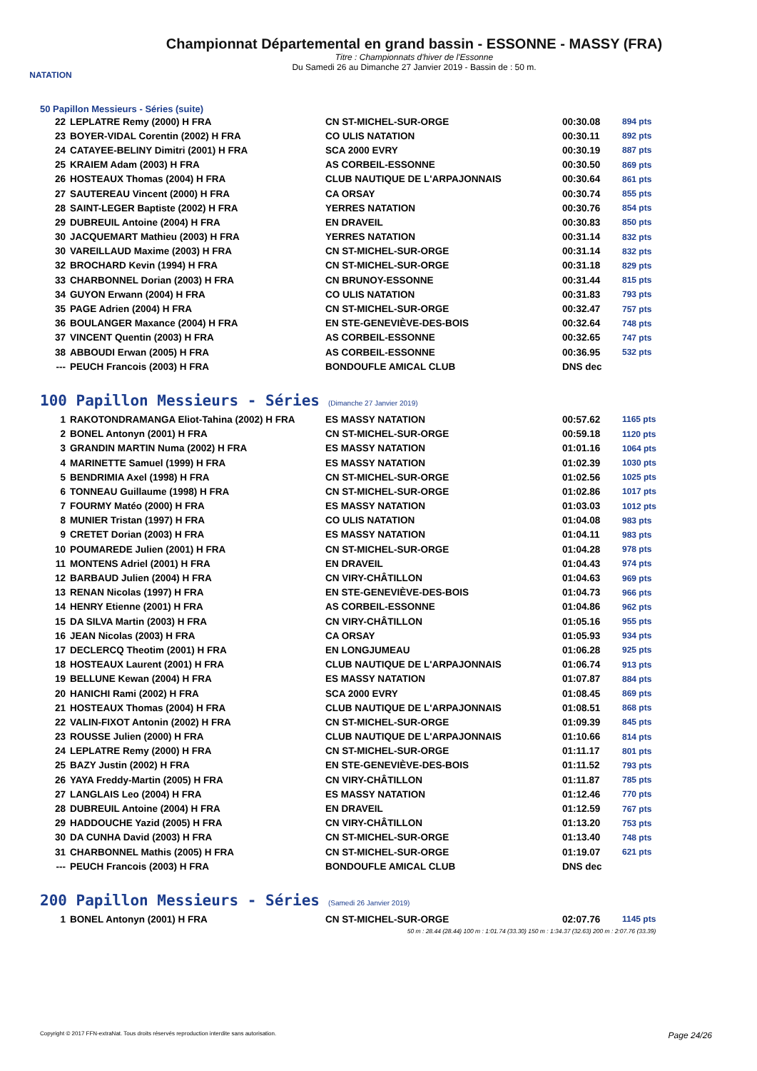NATATION
Championnat Départemental en grand bassin - ESSONNE - MASSY (FRA)
Titre : Championnats d'hiver de l'Essonne
Du Samedi 26 au Dimanche 27 Janvier 2019 - Bassin de : 50 m.
50 Papillon Messieurs - Séries (suite)
| 22 | LEPLATRE Remy (2000) H FRA | CN ST-MICHEL-SUR-ORGE | 00:30.08 | 894 pts |
| 23 | BOYER-VIDAL Corentin (2002) H FRA | CO ULIS NATATION | 00:30.11 | 892 pts |
| 24 | CATAYEE-BELINY Dimitri (2001) H FRA | SCA 2000 EVRY | 00:30.19 | 887 pts |
| 25 | KRAIEM Adam (2003) H FRA | AS CORBEIL-ESSONNE | 00:30.50 | 869 pts |
| 26 | HOSTEAUX Thomas (2004) H FRA | CLUB NAUTIQUE DE L'ARPAJONNAIS | 00:30.64 | 861 pts |
| 27 | SAUTEREAU Vincent (2000) H FRA | CA ORSAY | 00:30.74 | 855 pts |
| 28 | SAINT-LEGER Baptiste (2002) H FRA | YERRES NATATION | 00:30.76 | 854 pts |
| 29 | DUBREUIL Antoine (2004) H FRA | EN DRAVEIL | 00:30.83 | 850 pts |
| 30 | JACQUEMART Mathieu (2003) H FRA | YERRES NATATION | 00:31.14 | 832 pts |
| 30 | VAREILLAUD Maxime (2003) H FRA | CN ST-MICHEL-SUR-ORGE | 00:31.14 | 832 pts |
| 32 | BROCHARD Kevin (1994) H FRA | CN ST-MICHEL-SUR-ORGE | 00:31.18 | 829 pts |
| 33 | CHARBONNEL Dorian (2003) H FRA | CN BRUNOY-ESSONNE | 00:31.44 | 815 pts |
| 34 | GUYON Erwann (2004) H FRA | CO ULIS NATATION | 00:31.83 | 793 pts |
| 35 | PAGE Adrien (2004) H FRA | CN ST-MICHEL-SUR-ORGE | 00:32.47 | 757 pts |
| 36 | BOULANGER Maxance (2004) H FRA | EN STE-GENEVIÈVE-DES-BOIS | 00:32.64 | 748 pts |
| 37 | VINCENT Quentin (2003) H FRA | AS CORBEIL-ESSONNE | 00:32.65 | 747 pts |
| 38 | ABBOUDI Erwan (2005) H FRA | AS CORBEIL-ESSONNE | 00:36.95 | 532 pts |
| --- | PEUCH Francois (2003) H FRA | BONDOUFLE AMICAL CLUB | DNS dec | |
100 Papillon Messieurs - Séries (Dimanche 27 Janvier 2019)
| 1 | RAKOTONDRAMANGA Eliot-Tahina (2002) H FRA | ES MASSY NATATION | 00:57.62 | 1165 pts |
| 2 | BONEL Antonyn (2001) H FRA | CN ST-MICHEL-SUR-ORGE | 00:59.18 | 1120 pts |
| 3 | GRANDIN MARTIN Numa (2002) H FRA | ES MASSY NATATION | 01:01.16 | 1064 pts |
| 4 | MARINETTE Samuel (1999) H FRA | ES MASSY NATATION | 01:02.39 | 1030 pts |
| 5 | BENDRIMIA Axel (1998) H FRA | CN ST-MICHEL-SUR-ORGE | 01:02.56 | 1025 pts |
| 6 | TONNEAU Guillaume (1998) H FRA | CN ST-MICHEL-SUR-ORGE | 01:02.86 | 1017 pts |
| 7 | FOURMY Matéo (2000) H FRA | ES MASSY NATATION | 01:03.03 | 1012 pts |
| 8 | MUNIER Tristan (1997) H FRA | CO ULIS NATATION | 01:04.08 | 983 pts |
| 9 | CRETET Dorian (2003) H FRA | ES MASSY NATATION | 01:04.11 | 983 pts |
| 10 | POUMAREDE Julien (2001) H FRA | CN ST-MICHEL-SUR-ORGE | 01:04.28 | 978 pts |
| 11 | MONTENS Adriel (2001) H FRA | EN DRAVEIL | 01:04.43 | 974 pts |
| 12 | BARBAUD Julien (2004) H FRA | CN VIRY-CHÂTILLON | 01:04.63 | 969 pts |
| 13 | RENAN Nicolas (1997) H FRA | EN STE-GENEVIÈVE-DES-BOIS | 01:04.73 | 966 pts |
| 14 | HENRY Etienne (2001) H FRA | AS CORBEIL-ESSONNE | 01:04.86 | 962 pts |
| 15 | DA SILVA Martin (2003) H FRA | CN VIRY-CHÂTILLON | 01:05.16 | 955 pts |
| 16 | JEAN Nicolas (2003) H FRA | CA ORSAY | 01:05.93 | 934 pts |
| 17 | DECLERCQ Theotim (2001) H FRA | EN LONGJUMEAU | 01:06.28 | 925 pts |
| 18 | HOSTEAUX Laurent (2001) H FRA | CLUB NAUTIQUE DE L'ARPAJONNAIS | 01:06.74 | 913 pts |
| 19 | BELLUNE Kewan (2004) H FRA | ES MASSY NATATION | 01:07.87 | 884 pts |
| 20 | HANICHI Rami (2002) H FRA | SCA 2000 EVRY | 01:08.45 | 869 pts |
| 21 | HOSTEAUX Thomas (2004) H FRA | CLUB NAUTIQUE DE L'ARPAJONNAIS | 01:08.51 | 868 pts |
| 22 | VALIN-FIXOT Antonin (2002) H FRA | CN ST-MICHEL-SUR-ORGE | 01:09.39 | 845 pts |
| 23 | ROUSSE Julien (2000) H FRA | CLUB NAUTIQUE DE L'ARPAJONNAIS | 01:10.66 | 814 pts |
| 24 | LEPLATRE Remy (2000) H FRA | CN ST-MICHEL-SUR-ORGE | 01:11.17 | 801 pts |
| 25 | BAZY Justin (2002) H FRA | EN STE-GENEVIÈVE-DES-BOIS | 01:11.52 | 793 pts |
| 26 | YAYA Freddy-Martin (2005) H FRA | CN VIRY-CHÂTILLON | 01:11.87 | 785 pts |
| 27 | LANGLAIS Leo (2004) H FRA | ES MASSY NATATION | 01:12.46 | 770 pts |
| 28 | DUBREUIL Antoine (2004) H FRA | EN DRAVEIL | 01:12.59 | 767 pts |
| 29 | HADDOUCHE Yazid (2005) H FRA | CN VIRY-CHÂTILLON | 01:13.20 | 753 pts |
| 30 | DA CUNHA David (2003) H FRA | CN ST-MICHEL-SUR-ORGE | 01:13.40 | 748 pts |
| 31 | CHARBONNEL Mathis (2005) H FRA | CN ST-MICHEL-SUR-ORGE | 01:19.07 | 621 pts |
| --- | PEUCH Francois (2003) H FRA | BONDOUFLE AMICAL CLUB | DNS dec | |
200 Papillon Messieurs - Séries (Samedi 26 Janvier 2019)
| 1 | BONEL Antonyn (2001) H FRA | CN ST-MICHEL-SUR-ORGE | 02:07.76 | 1145 pts |
| 50 m : 28.44 (28.44) 100 m : 1:01.74 (33.30) 150 m : 1:34.37 (32.63) 200 m : 2:07.76 (33.39) | | | | |
Copyright © 2017 FFN-extraNat. Tous droits réservés reproduction interdite sans autorisation. Page 24/26